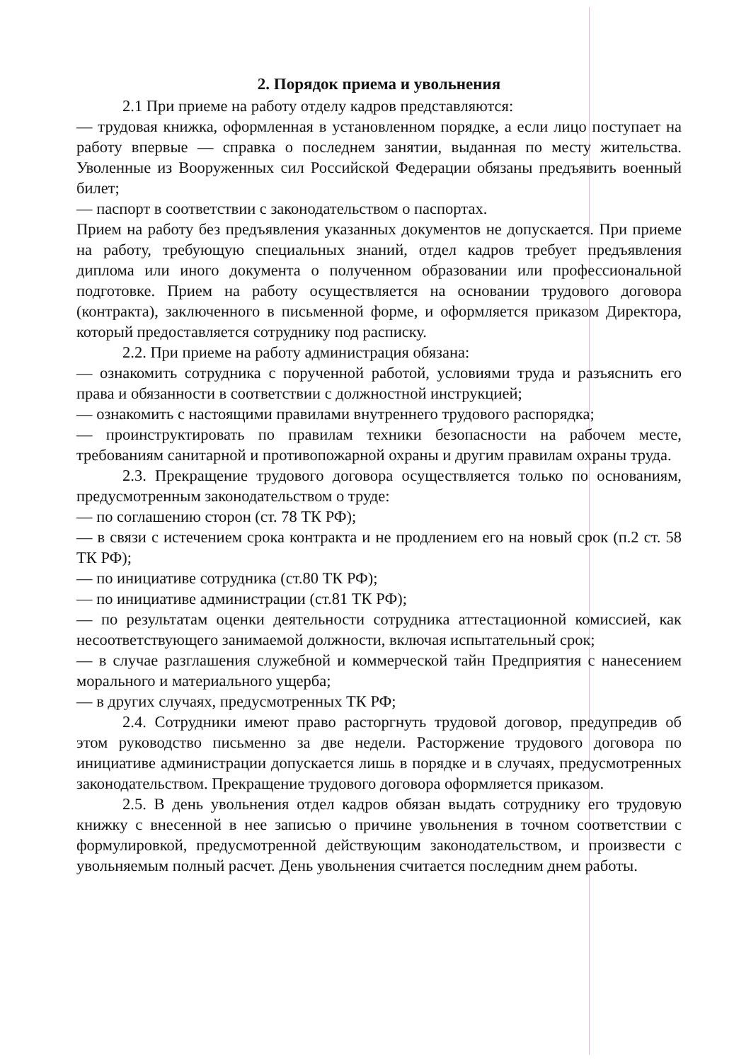2. Порядок приема и увольнения
2.1 При приеме на работу отделу кадров представляются:
— трудовая книжка, оформленная в установленном порядке, а если лицо поступает на работу впервые — справка о последнем занятии, выданная по месту жительства. Уволенные из Вооруженных сил Российской Федерации обязаны предъявить военный билет;
— паспорт в соответствии с законодательством о паспортах.
Прием на работу без предъявления указанных документов не допускается. При приеме на работу, требующую специальных знаний, отдел кадров требует предъявления диплома или иного документа о полученном образовании или профессиональной подготовке. Прием на работу осуществляется на основании трудового договора (контракта), заключенного в письменной форме, и оформляется приказом Директора, который предоставляется сотруднику под расписку.
2.2. При приеме на работу администрация обязана:
— ознакомить сотрудника с порученной работой, условиями труда и разъяснить его права и обязанности в соответствии с должностной инструкцией;
— ознакомить с настоящими правилами внутреннего трудового распорядка;
— проинструктировать по правилам техники безопасности на рабочем месте, требованиям санитарной и противопожарной охраны и другим правилам охраны труда.
2.3. Прекращение трудового договора осуществляется только по основаниям, предусмотренным законодательством о труде:
— по соглашению сторон (ст. 78 ТК РФ);
— в связи с истечением срока контракта и не продлением его на новый срок (п.2 ст. 58 ТК РФ);
— по инициативе сотрудника (ст.80 ТК РФ);
— по инициативе администрации (ст.81 ТК РФ);
— по результатам оценки деятельности сотрудника аттестационной комиссией, как несоответствующего занимаемой должности, включая испытательный срок;
— в случае разглашения служебной и коммерческой тайн Предприятия с нанесением морального и материального ущерба;
— в других случаях, предусмотренных ТК РФ;
2.4. Сотрудники имеют право расторгнуть трудовой договор, предупредив об этом руководство письменно за две недели. Расторжение трудового договора по инициативе администрации допускается лишь в порядке и в случаях, предусмотренных законодательством. Прекращение трудового договора оформляется приказом.
2.5. В день увольнения отдел кадров обязан выдать сотруднику его трудовую книжку с внесенной в нее записью о причине увольнения в точном соответствии с формулировкой, предусмотренной действующим законодательством, и произвести с увольняемым полный расчет. День увольнения считается последним днем работы.